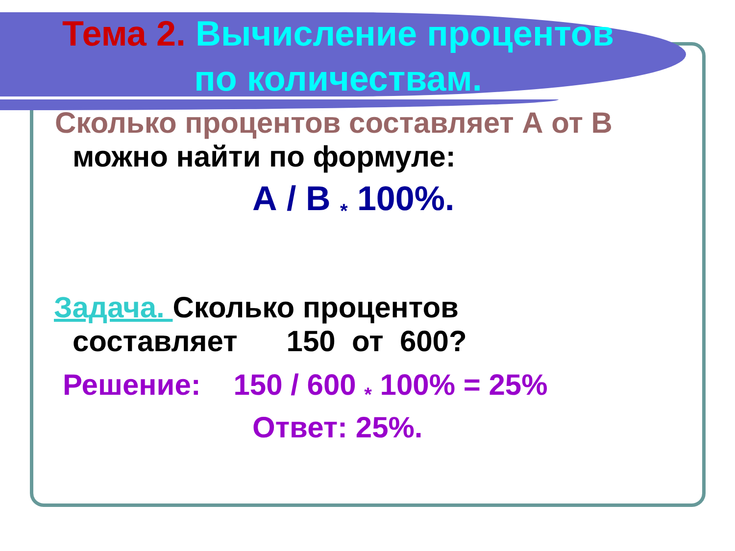Тема 2. Вычисление процентов
по количествам.
Сколько процентов составляет А от В
можно найти по формуле:
А / В <sub>*</sub> 100%.
Задача. Сколько процентов
составляет 150 от 600?
Решение: 150 / 600 <sub>*</sub> 100% = 25%
Ответ: 25%.